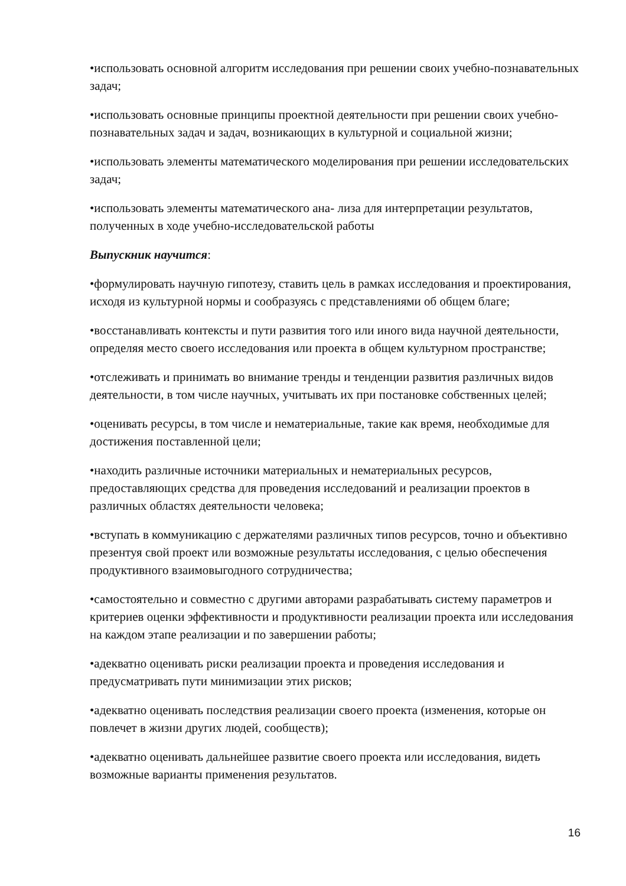•использовать основной алгоритм исследования при решении своих учебно-познавательных задач;
•использовать основные принципы проектной деятельности при решении своих учебно-познавательных задач и задач, возникающих в культурной и социальной жизни;
•использовать элементы математического моделирования при решении исследовательских задач;
•использовать элементы математического ана- лиза для интерпретации результатов, полученных в ходе учебно-исследовательской работы
Выпускник научится:
•формулировать научную гипотезу, ставить цель в рамках исследования и проектирования, исходя из культурной нормы и сообразуясь с представлениями об общем благе;
•восстанавливать контексты и пути развития того или иного вида научной деятельности, определяя место своего исследования или проекта в общем культурном пространстве;
•отслеживать и принимать во внимание тренды и тенденции развития различных видов деятельности, в том числе научных, учитывать их при постановке собственных целей;
•оценивать ресурсы, в том числе и нематериальные, такие как время, необходимые для достижения поставленной цели;
•находить различные источники материальных и нематериальных ресурсов, предоставляющих средства для проведения исследований и реализации проектов в различных областях деятельности человека;
•вступать в коммуникацию с держателями различных типов ресурсов, точно и объективно презентуя свой проект или возможные результаты исследования, с целью обеспечения продуктивного взаимовыгодного сотрудничества;
•самостоятельно и совместно с другими авторами разрабатывать систему параметров и критериев оценки эффективности и продуктивности реализации проекта или исследования на каждом этапе реализации и по завершении работы;
•адекватно оценивать риски реализации проекта и проведения исследования и предусматривать пути минимизации этих рисков;
•адекватно оценивать последствия реализации своего проекта (изменения, которые он повлечет в жизни других людей, сообществ);
•адекватно оценивать дальнейшее развитие своего проекта или исследования, видеть возможные варианты применения результатов.
16